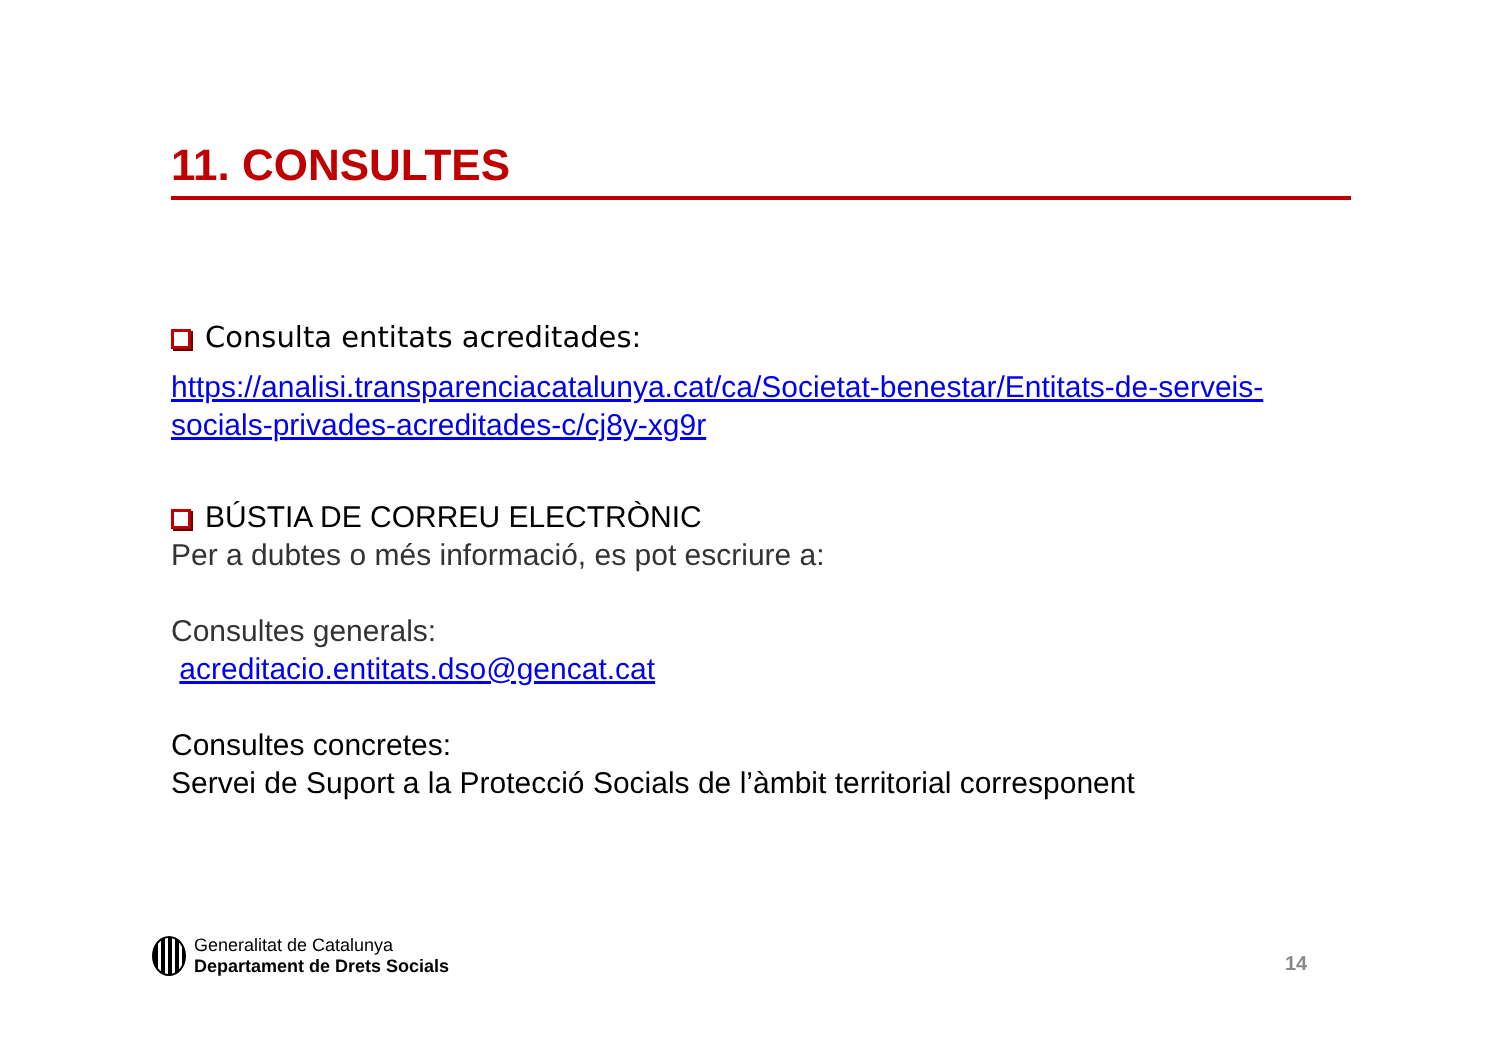11. CONSULTES
Consulta entitats acreditades:
https://analisi.transparenciacatalunya.cat/ca/Societat-benestar/Entitats-de-serveis-socials-privades-acreditades-c/cj8y-xg9r
BÚSTIA DE CORREU ELECTRÒNIC
Per a dubtes o més informació, es pot escriure a:
Consultes generals:
acreditacio.entitats.dso@gencat.cat
Consultes concretes:
Servei de Suport a la Protecció Socials de l’àmbit territorial corresponent
Generalitat de Catalunya
Departament de Drets Socials
14